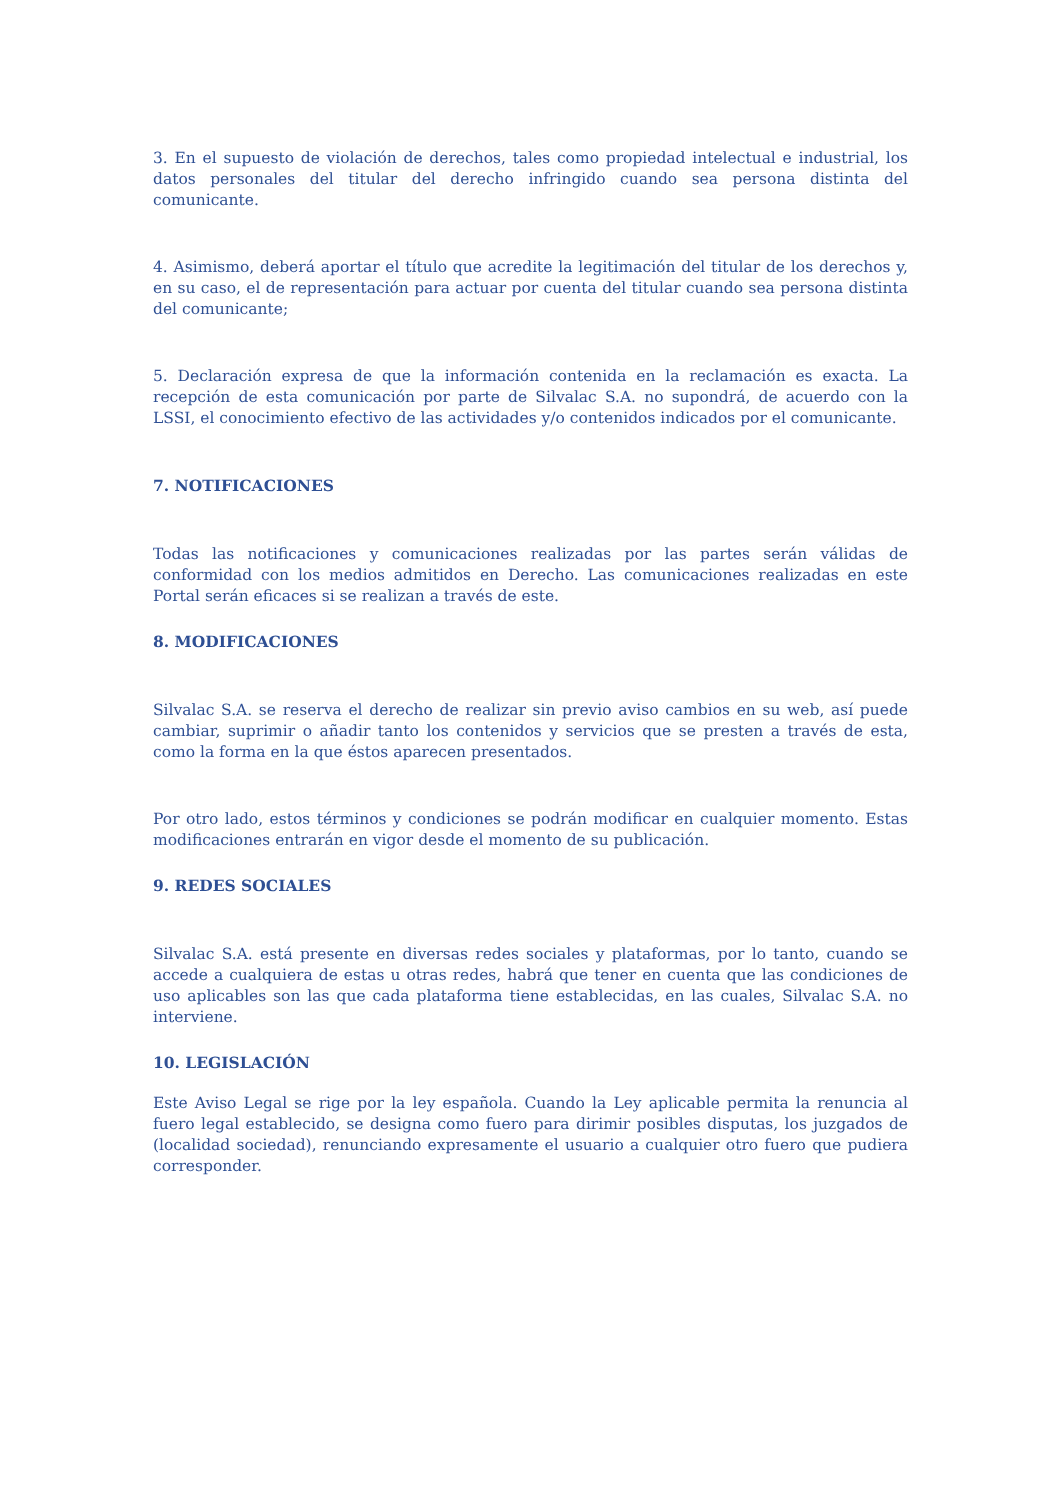3. En el supuesto de violación de derechos, tales como propiedad intelectual e industrial, los datos personales del titular del derecho infringido cuando sea persona distinta del comunicante.
4. Asimismo, deberá aportar el título que acredite la legitimación del titular de los derechos y, en su caso, el de representación para actuar por cuenta del titular cuando sea persona distinta del comunicante;
5. Declaración expresa de que la información contenida en la reclamación es exacta. La recepción de esta comunicación por parte de Silvalac S.A. no supondrá, de acuerdo con la LSSI, el conocimiento efectivo de las actividades y/o contenidos indicados por el comunicante.
7. NOTIFICACIONES
Todas las notificaciones y comunicaciones realizadas por las partes serán válidas de conformidad con los medios admitidos en Derecho. Las comunicaciones realizadas en este Portal serán eficaces si se realizan a través de este.
8. MODIFICACIONES
Silvalac S.A. se reserva el derecho de realizar sin previo aviso cambios en su web, así puede cambiar, suprimir o añadir tanto los contenidos y servicios que se presten a través de esta, como la forma en la que éstos aparecen presentados.
Por otro lado, estos términos y condiciones se podrán modificar en cualquier momento. Estas modificaciones entrarán en vigor desde el momento de su publicación.
9. REDES SOCIALES
Silvalac S.A. está presente en diversas redes sociales y plataformas, por lo tanto, cuando se accede a cualquiera de estas u otras redes, habrá que tener en cuenta que las condiciones de uso aplicables son las que cada plataforma tiene establecidas, en las cuales, Silvalac S.A. no interviene.
10. LEGISLACIÓN
Este Aviso Legal se rige por la ley española. Cuando la Ley aplicable permita la renuncia al fuero legal establecido, se designa como fuero para dirimir posibles disputas, los juzgados de (localidad sociedad), renunciando expresamente el usuario a cualquier otro fuero que pudiera corresponder.